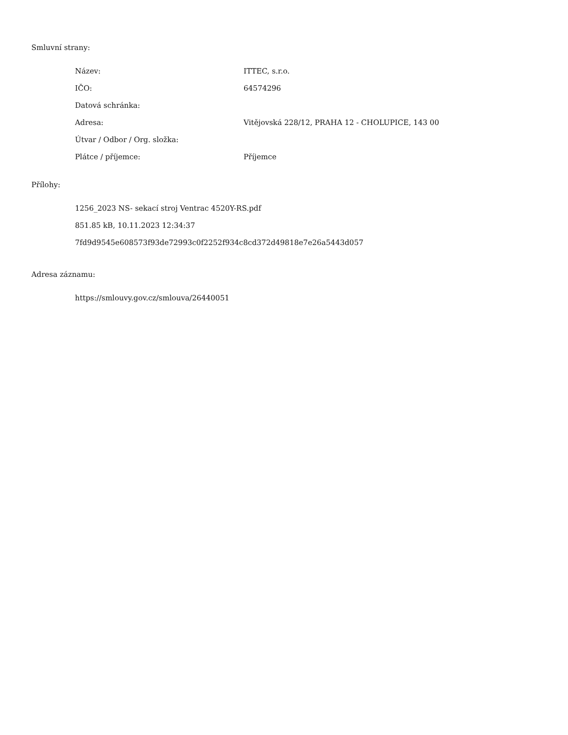Smluvní strany:
| Název: | ITTEC, s.r.o. |
| IČO: | 64574296 |
| Datová schránka: | |
| Adresa: | Vitějovská 228/12, PRAHA 12 - CHOLUPICE, 143 00 |
| Útvar / Odbor / Org. složka: | |
| Plátce / příjemce: | Příjemce |
Přílohy:
1256_2023 NS- sekací stroj Ventrac 4520Y-RS.pdf
851.85 kB, 10.11.2023 12:34:37
7fd9d9545e608573f93de72993c0f2252f934c8cd372d49818e7e26a5443d057
Adresa záznamu:
https://smlouvy.gov.cz/smlouva/26440051